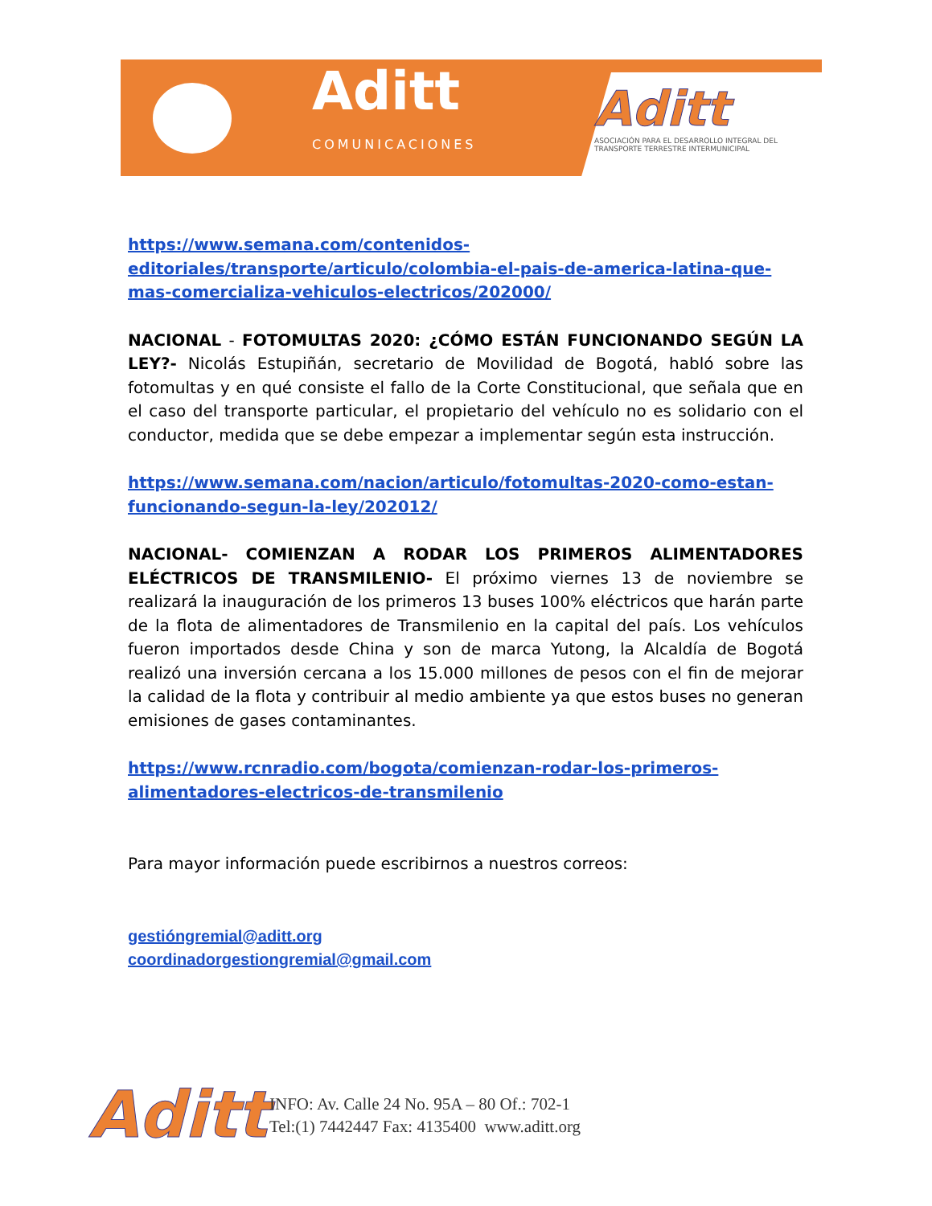Aditt
COMUNICACIONES
Aditt
ASOCIACIÓN PARA EL DESARROLLO INTEGRAL DEL TRANSPORTE TERRESTRE INTERMUNICIPAL
https://www.semana.com/contenidos-editoriales/transporte/articulo/colombia-el-pais-de-america-latina-que-mas-comercializa-vehiculos-electricos/202000/
NACIONAL - FOTOMULTAS 2020: ¿CÓMO ESTÁN FUNCIONANDO SEGÚN LA LEY?- Nicolás Estupiñán, secretario de Movilidad de Bogotá, habló sobre las fotomultas y en qué consiste el fallo de la Corte Constitucional, que señala que en el caso del transporte particular, el propietario del vehículo no es solidario con el conductor, medida que se debe empezar a implementar según esta instrucción.
https://www.semana.com/nacion/articulo/fotomultas-2020-como-estan-funcionando-segun-la-ley/202012/
NACIONAL- COMIENZAN A RODAR LOS PRIMEROS ALIMENTADORES ELÉCTRICOS DE TRANSMILENIO- El próximo viernes 13 de noviembre se realizará la inauguración de los primeros 13 buses 100% eléctricos que harán parte de la flota de alimentadores de Transmilenio en la capital del país. Los vehículos fueron importados desde China y son de marca Yutong, la Alcaldía de Bogotá realizó una inversión cercana a los 15.000 millones de pesos con el fin de mejorar la calidad de la flota y contribuir al medio ambiente ya que estos buses no generan emisiones de gases contaminantes.
https://www.rcnradio.com/bogota/comienzan-rodar-los-primeros-alimentadores-electricos-de-transmilenio
Para mayor información puede escribirnos a nuestros correos:
gestióngremial@aditt.org
coordinadorgestiongremial@gmail.com
Aditt
INFO: Av. Calle 24 No. 95A – 80 Of.: 702-1
Tel:(1) 7442447 Fax: 4135400 www.aditt.org